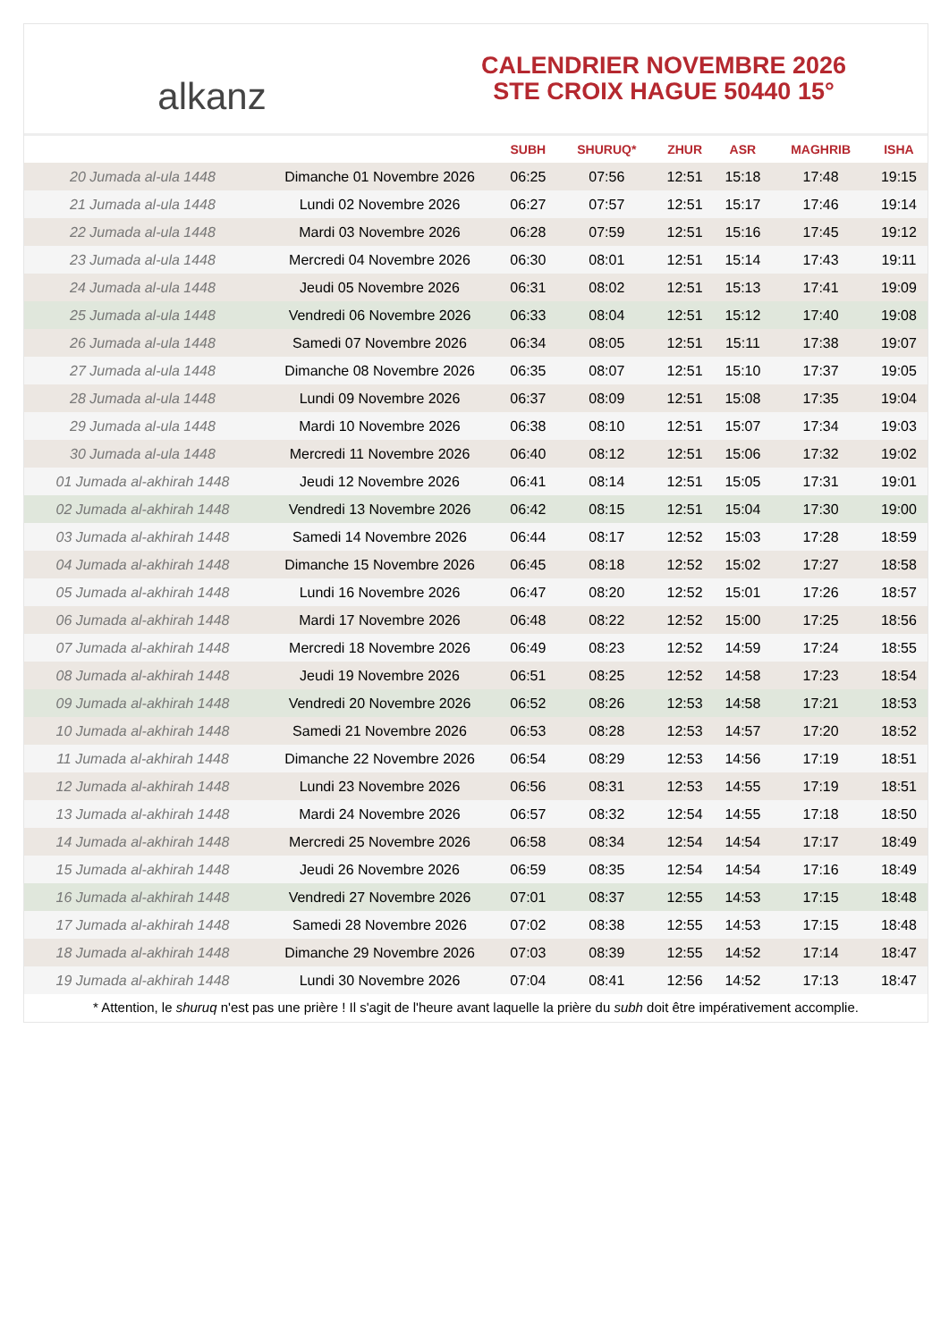alkanz
CALENDRIER NOVEMBRE 2026
STE CROIX HAGUE 50440 15°
| | | SUBH | SHURUQ* | ZHUR | ASR | MAGHRIB | ISHA |
| --- | --- | --- | --- | --- | --- | --- | --- |
| 20 Jumada al-ula 1448 | Dimanche 01 Novembre 2026 | 06:25 | 07:56 | 12:51 | 15:18 | 17:48 | 19:15 |
| 21 Jumada al-ula 1448 | Lundi 02 Novembre 2026 | 06:27 | 07:57 | 12:51 | 15:17 | 17:46 | 19:14 |
| 22 Jumada al-ula 1448 | Mardi 03 Novembre 2026 | 06:28 | 07:59 | 12:51 | 15:16 | 17:45 | 19:12 |
| 23 Jumada al-ula 1448 | Mercredi 04 Novembre 2026 | 06:30 | 08:01 | 12:51 | 15:14 | 17:43 | 19:11 |
| 24 Jumada al-ula 1448 | Jeudi 05 Novembre 2026 | 06:31 | 08:02 | 12:51 | 15:13 | 17:41 | 19:09 |
| 25 Jumada al-ula 1448 | Vendredi 06 Novembre 2026 | 06:33 | 08:04 | 12:51 | 15:12 | 17:40 | 19:08 |
| 26 Jumada al-ula 1448 | Samedi 07 Novembre 2026 | 06:34 | 08:05 | 12:51 | 15:11 | 17:38 | 19:07 |
| 27 Jumada al-ula 1448 | Dimanche 08 Novembre 2026 | 06:35 | 08:07 | 12:51 | 15:10 | 17:37 | 19:05 |
| 28 Jumada al-ula 1448 | Lundi 09 Novembre 2026 | 06:37 | 08:09 | 12:51 | 15:08 | 17:35 | 19:04 |
| 29 Jumada al-ula 1448 | Mardi 10 Novembre 2026 | 06:38 | 08:10 | 12:51 | 15:07 | 17:34 | 19:03 |
| 30 Jumada al-ula 1448 | Mercredi 11 Novembre 2026 | 06:40 | 08:12 | 12:51 | 15:06 | 17:32 | 19:02 |
| 01 Jumada al-akhirah 1448 | Jeudi 12 Novembre 2026 | 06:41 | 08:14 | 12:51 | 15:05 | 17:31 | 19:01 |
| 02 Jumada al-akhirah 1448 | Vendredi 13 Novembre 2026 | 06:42 | 08:15 | 12:51 | 15:04 | 17:30 | 19:00 |
| 03 Jumada al-akhirah 1448 | Samedi 14 Novembre 2026 | 06:44 | 08:17 | 12:52 | 15:03 | 17:28 | 18:59 |
| 04 Jumada al-akhirah 1448 | Dimanche 15 Novembre 2026 | 06:45 | 08:18 | 12:52 | 15:02 | 17:27 | 18:58 |
| 05 Jumada al-akhirah 1448 | Lundi 16 Novembre 2026 | 06:47 | 08:20 | 12:52 | 15:01 | 17:26 | 18:57 |
| 06 Jumada al-akhirah 1448 | Mardi 17 Novembre 2026 | 06:48 | 08:22 | 12:52 | 15:00 | 17:25 | 18:56 |
| 07 Jumada al-akhirah 1448 | Mercredi 18 Novembre 2026 | 06:49 | 08:23 | 12:52 | 14:59 | 17:24 | 18:55 |
| 08 Jumada al-akhirah 1448 | Jeudi 19 Novembre 2026 | 06:51 | 08:25 | 12:52 | 14:58 | 17:23 | 18:54 |
| 09 Jumada al-akhirah 1448 | Vendredi 20 Novembre 2026 | 06:52 | 08:26 | 12:53 | 14:58 | 17:21 | 18:53 |
| 10 Jumada al-akhirah 1448 | Samedi 21 Novembre 2026 | 06:53 | 08:28 | 12:53 | 14:57 | 17:20 | 18:52 |
| 11 Jumada al-akhirah 1448 | Dimanche 22 Novembre 2026 | 06:54 | 08:29 | 12:53 | 14:56 | 17:19 | 18:51 |
| 12 Jumada al-akhirah 1448 | Lundi 23 Novembre 2026 | 06:56 | 08:31 | 12:53 | 14:55 | 17:19 | 18:51 |
| 13 Jumada al-akhirah 1448 | Mardi 24 Novembre 2026 | 06:57 | 08:32 | 12:54 | 14:55 | 17:18 | 18:50 |
| 14 Jumada al-akhirah 1448 | Mercredi 25 Novembre 2026 | 06:58 | 08:34 | 12:54 | 14:54 | 17:17 | 18:49 |
| 15 Jumada al-akhirah 1448 | Jeudi 26 Novembre 2026 | 06:59 | 08:35 | 12:54 | 14:54 | 17:16 | 18:49 |
| 16 Jumada al-akhirah 1448 | Vendredi 27 Novembre 2026 | 07:01 | 08:37 | 12:55 | 14:53 | 17:15 | 18:48 |
| 17 Jumada al-akhirah 1448 | Samedi 28 Novembre 2026 | 07:02 | 08:38 | 12:55 | 14:53 | 17:15 | 18:48 |
| 18 Jumada al-akhirah 1448 | Dimanche 29 Novembre 2026 | 07:03 | 08:39 | 12:55 | 14:52 | 17:14 | 18:47 |
| 19 Jumada al-akhirah 1448 | Lundi 30 Novembre 2026 | 07:04 | 08:41 | 12:56 | 14:52 | 17:13 | 18:47 |
* Attention, le shuruq n'est pas une prière ! Il s'agit de l'heure avant laquelle la prière du subh doit être impérativement accomplie.